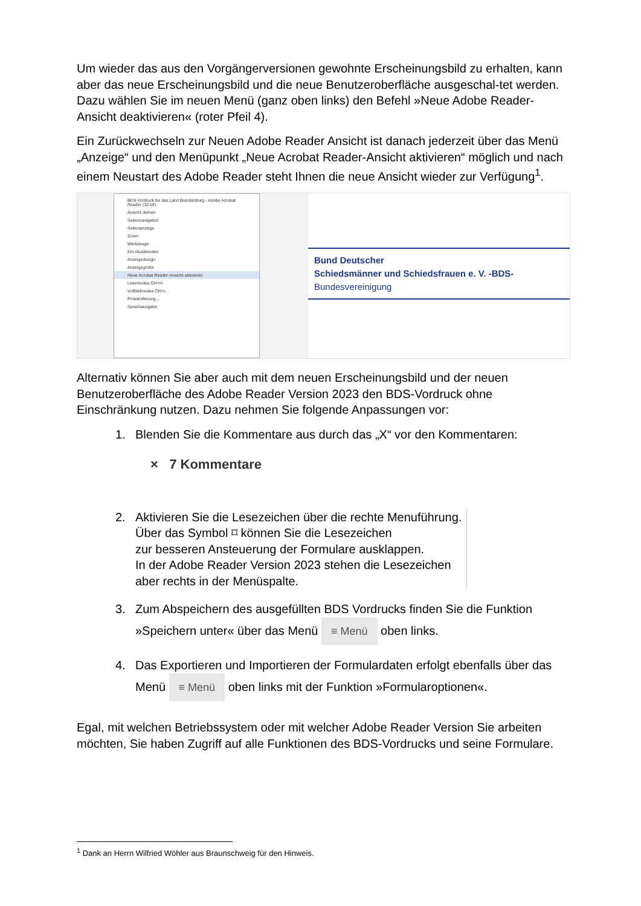Um wieder das aus den Vorgängerversionen gewohnte Erscheinungsbild zu erhalten, kann aber das neue Erscheinungsbild und die neue Benutzeroberfläche ausgeschal-tet werden. Dazu wählen Sie im neuen Menü (ganz oben links) den Befehl »Neue Adobe Reader-Ansicht deaktivieren« (roter Pfeil 4).
Ein Zurückwechseln zur Neuen Adobe Reader Ansicht ist danach jederzeit über das Menü „Anzeige“ und den Menüpunkt „Neue Acrobat Reader-Ansicht aktivieren“ möglich und nach einem Neustart des Adobe Reader steht Ihnen die neue Ansicht wieder zur Verfügung<sup>1</sup>.
BDS Vordruck für das Land Brandenburg - Adobe Acrobat Reader (32-bit)
Ansicht drehen
Seitennavigation
Seitenanzeige
Zoom
Werkzeuge
Ein-/Ausblenden
Anzeigedesign
Anzeigegröße
Neue Acrobat Reader-Ansicht aktivieren
Lesemodus Ctrl+H
Vollbildmodus Ctrl+L
Protokollierung...
Sprachausgabe
Bund Deutscher
Schiedsmänner und Schiedsfrauen e. V. -BDS-
Bundesvereinigung
Alternativ können Sie aber auch mit dem neuen Erscheinungsbild und der neuen Benutzeroberfläche des Adobe Reader Version 2023 den BDS-Vordruck ohne Einschränkung nutzen. Dazu nehmen Sie folgende Anpassungen vor:
1. Blenden Sie die Kommentare aus durch das „X“ vor den Kommentaren:
× 7 Kommentare
2. Aktivieren Sie die Lesezeichen über die rechte Menuführung.
Über das Symbol ⌑ können Sie die Lesezeichen
zur besseren Ansteuerung der Formulare ausklappen.
In der Adobe Reader Version 2023 stehen die Lesezeichen
aber rechts in der Menüspalte.
3. Zum Abspeichern des ausgefüllten BDS Vordrucks finden Sie die Funktion »Speichern unter« über das Menü ≡ Menü oben links.
4. Das Exportieren und Importieren der Formulardaten erfolgt ebenfalls über das Menü ≡ Menü oben links mit der Funktion »Formularoptionen«.
Egal, mit welchen Betriebssystem oder mit welcher Adobe Reader Version Sie arbeiten möchten, Sie haben Zugriff auf alle Funktionen des BDS-Vordrucks und seine Formulare.
<sup>1</sup> Dank an Herrn Wilfried Wöhler aus Braunschweig für den Hinweis.